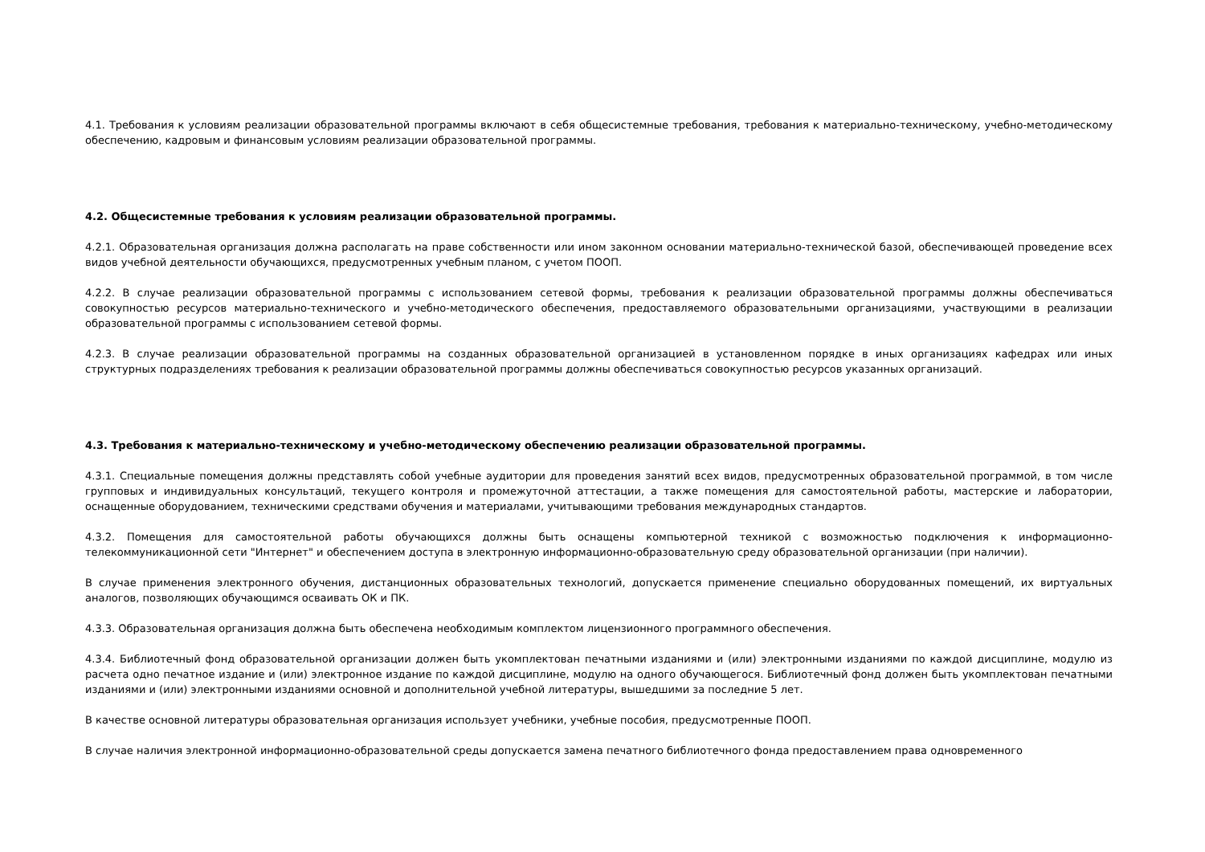4.1. Требования к условиям реализации образовательной программы включают в себя общесистемные требования, требования к материально-техническому, учебно-методическому обеспечению, кадровым и финансовым условиям реализации образовательной программы.
4.2. Общесистемные требования к условиям реализации образовательной программы.
4.2.1. Образовательная организация должна располагать на праве собственности или ином законном основании материально-технической базой, обеспечивающей проведение всех видов учебной деятельности обучающихся, предусмотренных учебным планом, с учетом ПООП.
4.2.2. В случае реализации образовательной программы с использованием сетевой формы, требования к реализации образовательной программы должны обеспечиваться совокупностью ресурсов материально-технического и учебно-методического обеспечения, предоставляемого образовательными организациями, участвующими в реализации образовательной программы с использованием сетевой формы.
4.2.3. В случае реализации образовательной программы на созданных образовательной организацией в установленном порядке в иных организациях кафедрах или иных структурных подразделениях требования к реализации образовательной программы должны обеспечиваться совокупностью ресурсов указанных организаций.
4.3. Требования к материально-техническому и учебно-методическому обеспечению реализации образовательной программы.
4.3.1. Специальные помещения должны представлять собой учебные аудитории для проведения занятий всех видов, предусмотренных образовательной программой, в том числе групповых и индивидуальных консультаций, текущего контроля и промежуточной аттестации, а также помещения для самостоятельной работы, мастерские и лаборатории, оснащенные оборудованием, техническими средствами обучения и материалами, учитывающими требования международных стандартов.
4.3.2. Помещения для самостоятельной работы обучающихся должны быть оснащены компьютерной техникой с возможностью подключения к информационно-телекоммуникационной сети "Интернет" и обеспечением доступа в электронную информационно-образовательную среду образовательной организации (при наличии).
В случае применения электронного обучения, дистанционных образовательных технологий, допускается применение специально оборудованных помещений, их виртуальных аналогов, позволяющих обучающимся осваивать ОК и ПК.
4.3.3. Образовательная организация должна быть обеспечена необходимым комплектом лицензионного программного обеспечения.
4.3.4. Библиотечный фонд образовательной организации должен быть укомплектован печатными изданиями и (или) электронными изданиями по каждой дисциплине, модулю из расчета одно печатное издание и (или) электронное издание по каждой дисциплине, модулю на одного обучающегося. Библиотечный фонд должен быть укомплектован печатными изданиями и (или) электронными изданиями основной и дополнительной учебной литературы, вышедшими за последние 5 лет.
В качестве основной литературы образовательная организация использует учебники, учебные пособия, предусмотренные ПООП.
В случае наличия электронной информационно-образовательной среды допускается замена печатного библиотечного фонда предоставлением права одновременного